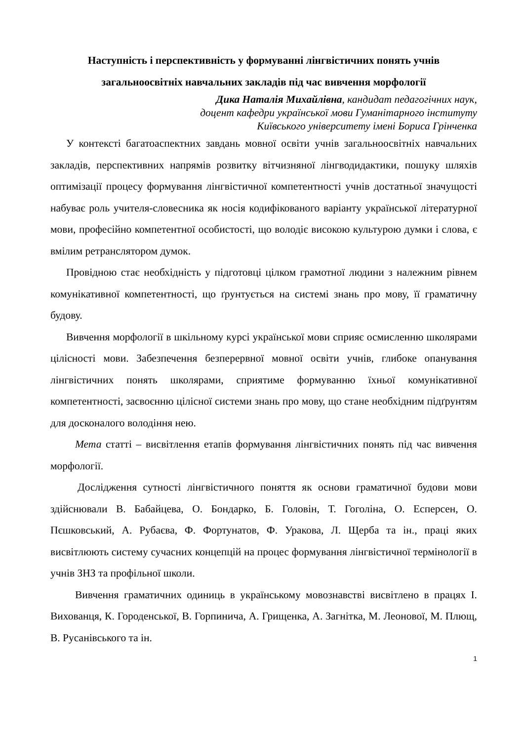Наступність і перспективність у формуванні лінгвістичних понять учнів загальноосвітніх навчальних закладів під час вивчення морфології
Дика Наталія Михайлівна, кандидат педагогічних наук,
доцент кафедри української мови Гуманітарного інституту
Київського університету імені Бориса Грінченка
У контексті багатоаспектних завдань мовної освіти учнів загальноосвітніх навчальних закладів, перспективних напрямів розвитку вітчизняної лінгводидактики, пошуку шляхів оптимізації процесу формування лінгвістичної компетентності учнів достатньої значущості набуває роль учителя-словесника як носія кодифікованого варіанту української літературної мови, професійно компетентної особистості, що володіє високою культурою думки і слова, є вмілим ретранслятором думок.
Провідною стає необхідність у підготовці цілком грамотної людини з належним рівнем комунікативної компетентності, що ґрунтується на системі знань про мову, її граматичну будову.
Вивчення морфології в шкільному курсі української мови сприяє осмисленню школярами цілісності мови. Забезпечення безперервної мовної освіти учнів, глибоке опанування лінгвістичних понять школярами, сприятиме формуванню їхньої комунікативної компетентності, засвоєнню цілісної системи знань про мову, що стане необхідним підґрунтям для досконалого володіння нею.
Мета статті – висвітлення етапів формування лінгвістичних понять під час вивчення морфології.
Дослідження сутності лінгвістичного поняття як основи граматичної будови мови здійснювали В. Бабайцева, О. Бондарко, Б. Головін, Т. Гоголіна, О. Есперсен, О. Пєшковський, А. Рубаєва, Ф. Фортунатов, Ф. Уракова, Л. Щерба та ін., праці яких висвітлюють систему сучасних концепцій на процес формування лінгвістичної термінології в учнів ЗНЗ та профільної школи.
Вивчення граматичних одиниць в українському мовознавстві висвітлено в працях І. Вихованця, К. Городенської, В. Горпинича, А. Грищенка, А. Загнітка, М. Леонової, М. Плющ, В. Русанівського та ін.
1